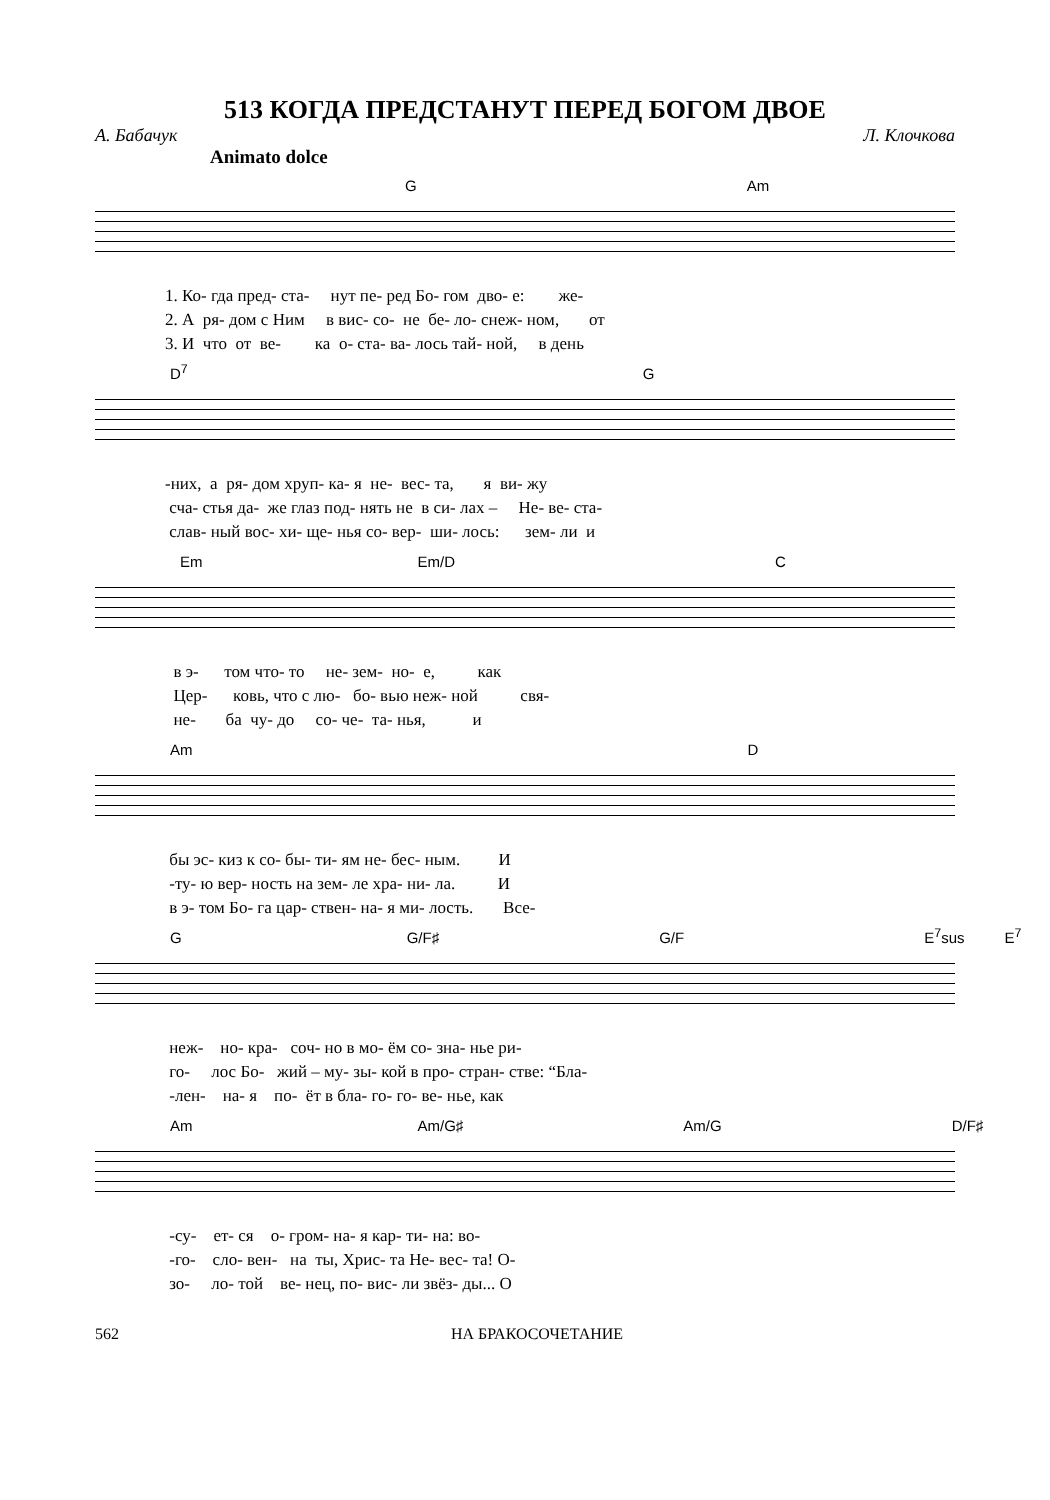513 КОГДА ПРЕДСТАНУТ ПЕРЕД БОГОМ ДВОЕ
А. Бабачук Л. Клочкова
Animato dolce
G Am
1. Ко- гда пред- ста- нут пе- ред Бо- гом дво- е: же- 2. А ря- дом с Ним в вис- со- не бе- ло- снеж- ном, от 3. И что от ве- ка о- ста- ва- лось тай- ной, в день
D<sup>7</sup> G
-них, а ря- дом хруп- ка- я не- вес- та, я ви- жу сча- стья да- же глаз под- нять не в си- лах – Не- ве- ста- слав- ный вос- хи- ще- нья со- вер- ши- лось: зем- ли и
Em Em/D C
в э- том что- то не- зем- но- е, как Цер- ковь, что с лю- бо- вью неж- ной свя- не- ба чу- до со- че- та- нья, и
Am D
бы эс- киз к со- бы- ти- ям не- бес- ным. И -ту- ю вер- ность на зем- ле хра- ни- ла. И в э- том Бо- га цар- ствен- на- я ми- лость. Все-
G G/F♯ G/F E<sup>7</sup>sus E<sup>7</sup>
неж- но- кра- соч- но в мо- ём со- зна- нье ри- го- лос Бо- жий – му- зы- кой в про- стран- стве: “Бла- -лен- на- я по- ёт в бла- го- го- ве- нье, как
Am Am/G♯ Am/G D/F♯
-су- ет- ся о- гром- на- я кар- ти- на: во- -го- сло- вен- на ты, Хрис- та Не- вес- та! О- зо- ло- той ве- нец, по- вис- ли звёз- ды... О
562 НА БРАКОСОЧЕТАНИЕ